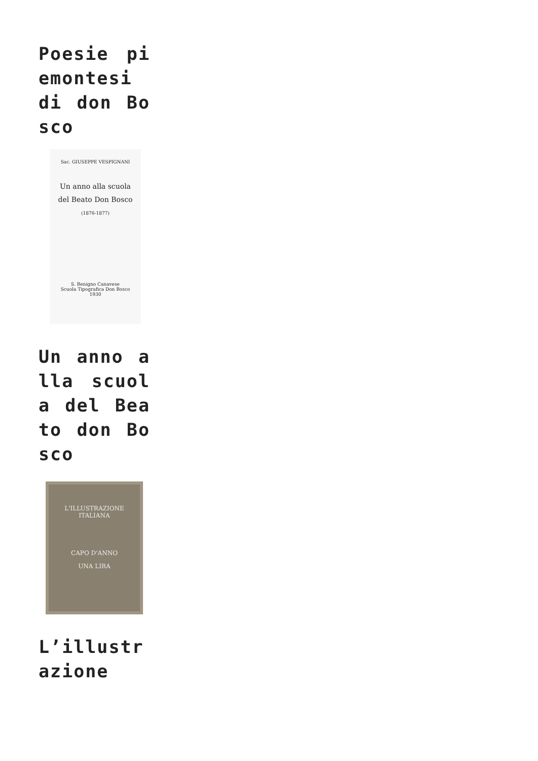Poesie piemontesi di don Bosco
Sac. GIUSEPPE VESPIGNANI
Un anno alla scuola
del Beato Don Bosco
(1876-1877)
S. Benigno Canavese
Scuola Tipografica Don Bosco
1930
Un anno alla scuola del Beato don Bosco
L'ILLUSTRAZIONE ITALIANA
CAPO D'ANNO
UNA LIRA
L’illustrazione